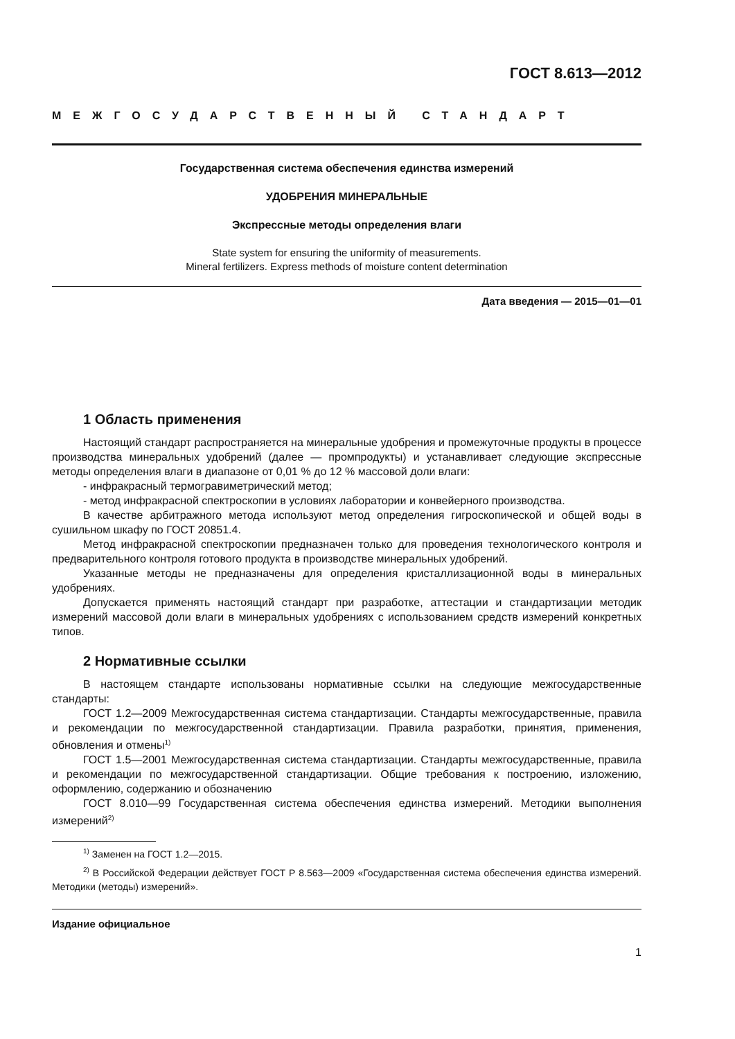ГОСТ 8.613—2012
МЕЖГОСУДАРСТВЕННЫЙ СТАНДАРТ
Государственная система обеспечения единства измерений
УДОБРЕНИЯ МИНЕРАЛЬНЫЕ
Экспрессные методы определения влаги
State system for ensuring the uniformity of measurements.
Mineral fertilizers. Express methods of moisture content determination
Дата введения — 2015—01—01
1 Область применения
Настоящий стандарт распространяется на минеральные удобрения и промежуточные продукты в процессе производства минеральных удобрений (далее — промпродукты) и устанавливает следующие экспрессные методы определения влаги в диапазоне от 0,01 % до 12 % массовой доли влаги:
- инфракрасный термогравиметрический метод;
- метод инфракрасной спектроскопии в условиях лаборатории и конвейерного производства.
В качестве арбитражного метода используют метод определения гигроскопической и общей воды в сушильном шкафу по ГОСТ 20851.4.
Метод инфракрасной спектроскопии предназначен только для проведения технологического контроля и предварительного контроля готового продукта в производстве минеральных удобрений.
Указанные методы не предназначены для определения кристаллизационной воды в минеральных удобрениях.
Допускается применять настоящий стандарт при разработке, аттестации и стандартизации методик измерений массовой доли влаги в минеральных удобрениях с использованием средств измерений конкретных типов.
2 Нормативные ссылки
В настоящем стандарте использованы нормативные ссылки на следующие межгосударственные стандарты:
ГОСТ 1.2—2009 Межгосударственная система стандартизации. Стандарты межгосударственные, правила и рекомендации по межгосударственной стандартизации. Правила разработки, принятия, применения, обновления и отмены<sup>1)</sup>
ГОСТ 1.5—2001 Межгосударственная система стандартизации. Стандарты межгосударственные, правила и рекомендации по межгосударственной стандартизации. Общие требования к построению, изложению, оформлению, содержанию и обозначению
ГОСТ 8.010—99 Государственная система обеспечения единства измерений. Методики выполнения измерений<sup>2)</sup>
<sup>1)</sup> Заменен на ГОСТ 1.2—2015.
<sup>2)</sup> В Российской Федерации действует ГОСТ Р 8.563—2009 «Государственная система обеспечения единства измерений. Методики (методы) измерений».
Издание официальное
1